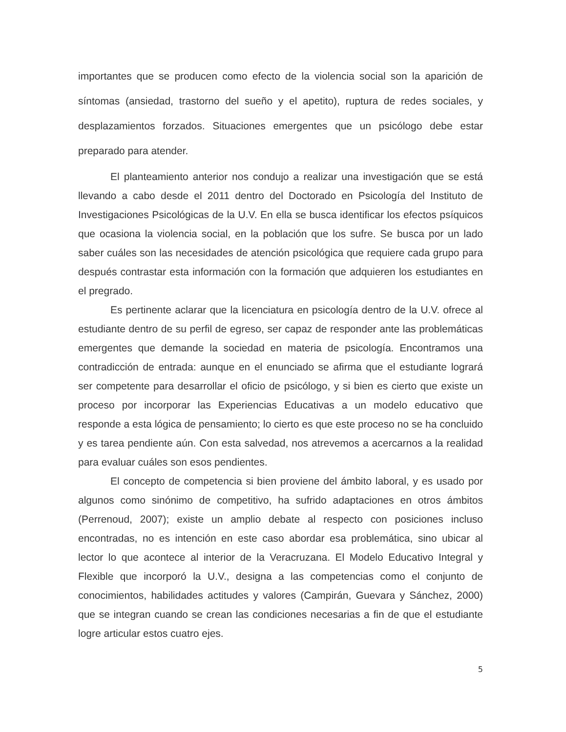importantes que se producen como efecto de la violencia social son la aparición de síntomas (ansiedad, trastorno del sueño y el apetito), ruptura de redes sociales, y desplazamientos forzados. Situaciones emergentes que un psicólogo debe estar preparado para atender.
El planteamiento anterior nos condujo a realizar una investigación que se está llevando a cabo desde el 2011 dentro del Doctorado en Psicología del Instituto de Investigaciones Psicológicas de la U.V. En ella se busca identificar los efectos psíquicos que ocasiona la violencia social, en la población que los sufre. Se busca por un lado saber cuáles son las necesidades de atención psicológica que requiere cada grupo para después contrastar esta información con la formación que adquieren los estudiantes en el pregrado.
Es pertinente aclarar que la licenciatura en psicología dentro de la U.V. ofrece al estudiante dentro de su perfil de egreso, ser capaz de responder ante las problemáticas emergentes que demande la sociedad en materia de psicología. Encontramos una contradicción de entrada: aunque en el enunciado se afirma que el estudiante logrará ser competente para desarrollar el oficio de psicólogo, y si bien es cierto que existe un proceso por incorporar las Experiencias Educativas a un modelo educativo que responde a esta lógica de pensamiento; lo cierto es que este proceso no se ha concluido y es tarea pendiente aún. Con esta salvedad, nos atrevemos a acercarnos a la realidad para evaluar cuáles son esos pendientes.
El concepto de competencia si bien proviene del ámbito laboral, y es usado por algunos como sinónimo de competitivo, ha sufrido adaptaciones en otros ámbitos (Perrenoud, 2007); existe un amplio debate al respecto con posiciones incluso encontradas, no es intención en este caso abordar esa problemática, sino ubicar al lector lo que acontece al interior de la Veracruzana. El Modelo Educativo Integral y Flexible que incorporó la U.V., designa a las competencias como el conjunto de conocimientos, habilidades actitudes y valores (Campirán, Guevara y Sánchez, 2000) que se integran cuando se crean las condiciones necesarias a fin de que el estudiante logre articular estos cuatro ejes.
5